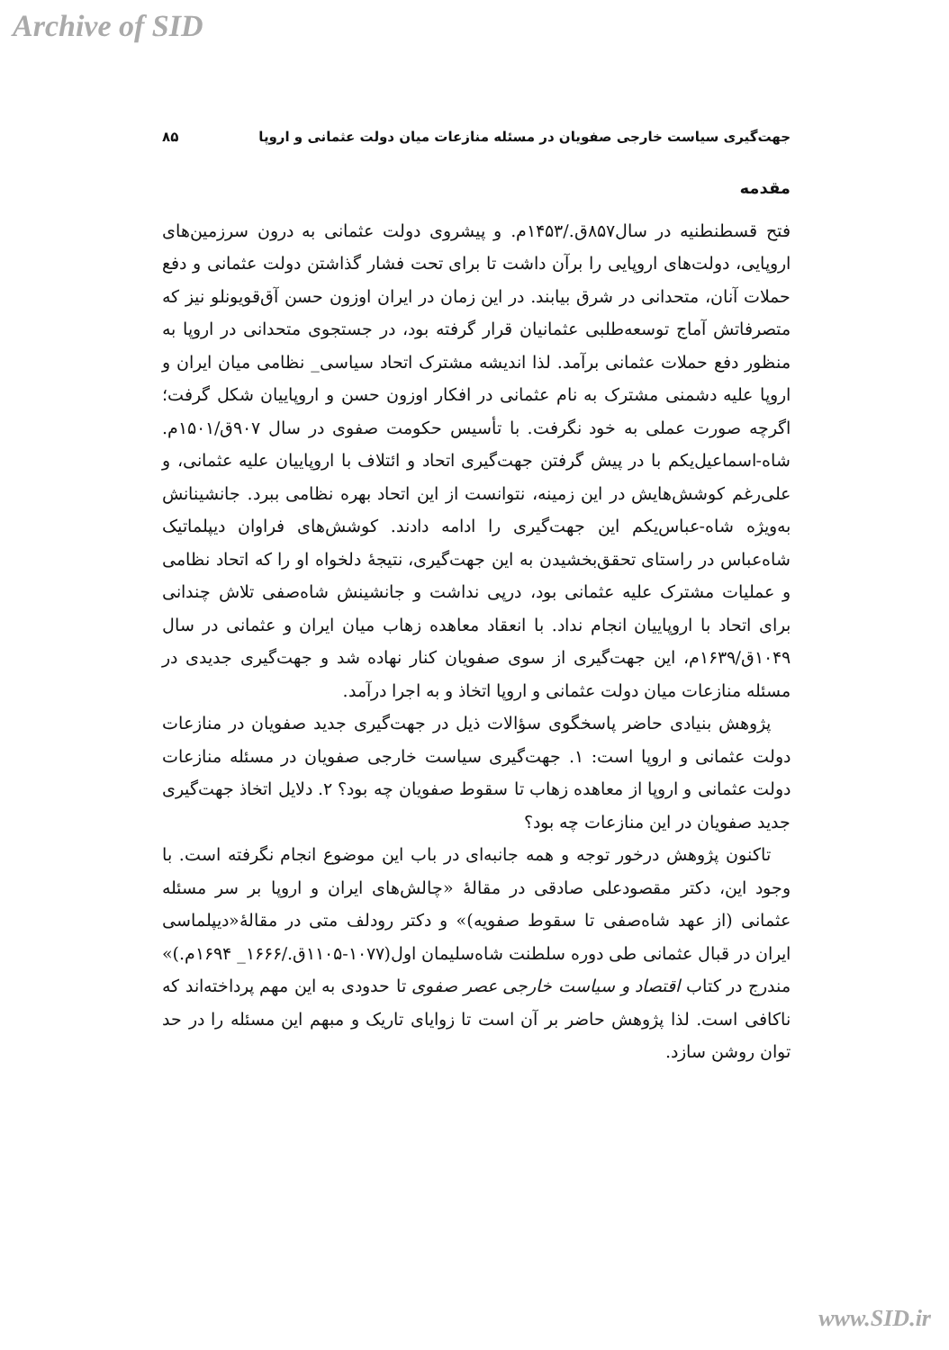Archive of SID
جهت‌گیری سیاست خارجی صفویان در مسئله منازعات میان دولت عثمانی و اروپا ۸۵
مقدمه
فتح قسطنطنیه در سال۸۵۷ق./۱۴۵۳م. و پیشروی دولت عثمانی به درون سرزمین‌های اروپایی، دولت‌های اروپایی را برآن داشت تا برای تحت فشار گذاشتن دولت عثمانی و دفع حملات آنان، متحدانی در شرق بیابند. در این زمان در ایران اوزون حسن آق‌قویونلو نیز که متصرفاتش آماج توسعه‌طلبی عثمانیان قرار گرفته بود، در جستجوی متحدانی در اروپا به منظور دفع حملات عثمانی برآمد. لذا اندیشه مشترک اتحاد سیاسی_ نظامی میان ایران و اروپا علیه دشمنی مشترک به نام عثمانی در افکار اوزون حسن و اروپاییان شکل گرفت؛ اگرچه صورت عملی به خود نگرفت. با تأسیس حکومت صفوی در سال ۹۰۷ق/۱۵۰۱م. شاه-اسماعیل‌یکم با در پیش گرفتن جهت‌گیری اتحاد و ائتلاف با اروپاییان علیه عثمانی، و علی‌رغم کوشش‌هایش در این زمینه، نتوانست از این اتحاد بهره نظامی ببرد. جانشینانش به‌ویژه شاه-عباس‌یکم این جهت‌گیری را ادامه دادند. کوشش‌های فراوان دیپلماتیک شاه‌عباس در راستای تحقق‌بخشیدن به این جهت‌گیری، نتیجهٔ دلخواه او را که اتحاد نظامی و عملیات مشترک علیه عثمانی بود، درپی نداشت و جانشینش شاه‌صفی تلاش چندانی برای اتحاد با اروپاییان انجام نداد. با انعقاد معاهده زهاب میان ایران و عثمانی در سال ۱۰۴۹ق/۱۶۳۹م، این جهت‌گیری از سوی صفویان کنار نهاده شد و جهت‌گیری جدیدی در مسئله منازعات میان دولت عثمانی و اروپا اتخاذ و به اجرا درآمد.
پژوهش بنیادی حاضر پاسخگوی سؤالات ذیل در جهت‌گیری جدید صفویان در منازعات دولت عثمانی و اروپا است: ۱. جهت‌گیری سیاست خارجی صفویان در مسئله منازعات دولت عثمانی و اروپا از معاهده زهاب تا سقوط صفویان چه بود؟ ۲. دلایل اتخاذ جهت‌گیری جدید صفویان در این منازعات چه بود؟
تاکنون پژوهش درخور توجه و همه جانبه‌ای در باب این موضوع انجام نگرفته است. با وجود این، دکتر مقصودعلی صادقی در مقالهٔ «چالش‌های ایران و اروپا بر سر مسئله عثمانی (از عهد شاه‌صفی تا سقوط صفویه)» و دکتر رودلف متی در مقالهٔ«دیپلماسی ایران در قبال عثمانی طی دوره سلطنت شاه‌سلیمان اول(۱۰۷۷-۱۱۰۵ق./۱۶۶۶_ ۱۶۹۴م.)» مندرج در کتاب اقتصاد و سیاست خارجی عصر صفوی تا حدودی به این مهم پرداخته‌اند که ناکافی است. لذا پژوهش حاضر بر آن است تا زوایای تاریک و مبهم این مسئله را در حد توان روشن سازد.
www.SID.ir